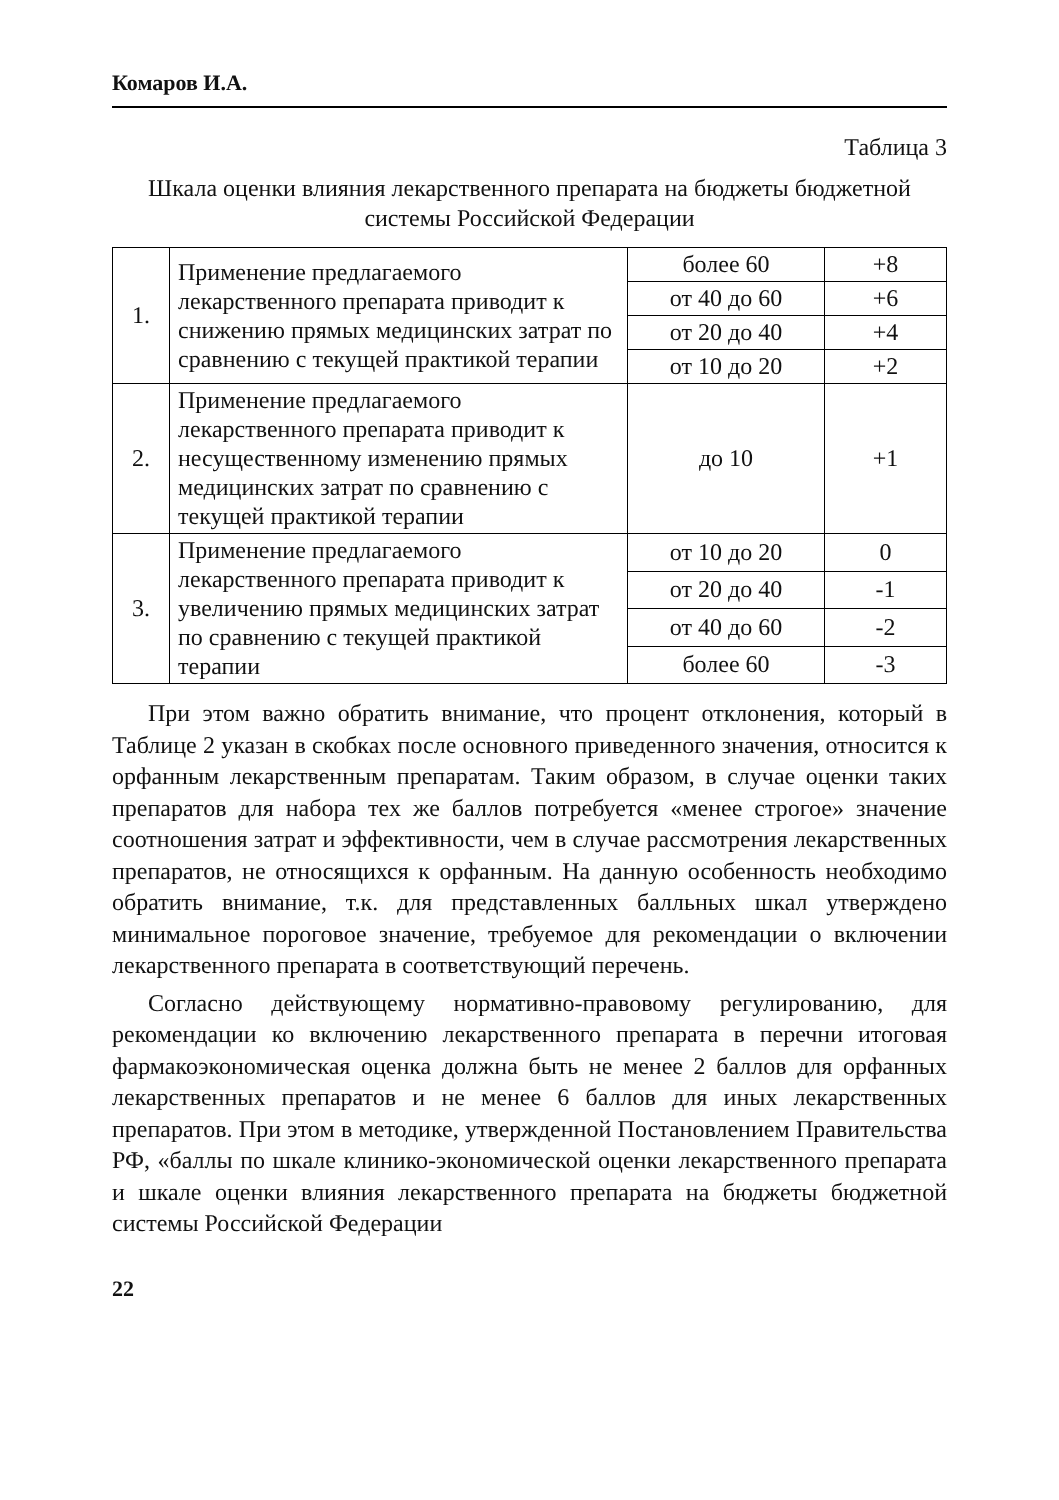Комаров И.А.
Таблица 3
Шкала оценки влияния лекарственного препарата на бюджеты бюджетной системы Российской Федерации
| 1. | Применение предлагаемого лекарственного препарата приводит к снижению прямых медицинских затрат по сравнению с текущей практикой терапии | более 60 | +8 |
| | | от 40 до 60 | +6 |
| | | от 20 до 40 | +4 |
| | | от 10 до 20 | +2 |
| 2. | Применение предлагаемого лекарственного препарата приводит к несущественному изменению прямых медицинских затрат по сравнению с текущей практикой терапии | до 10 | +1 |
| 3. | Применение предлагаемого лекарственного препарата приводит к увеличению прямых медицинских затрат по сравнению с текущей практикой терапии | от 10 до 20 | 0 |
| | | от 20 до 40 | -1 |
| | | от 40 до 60 | -2 |
| | | более 60 | -3 |
При этом важно обратить внимание, что процент отклонения, который в Таблице 2 указан в скобках после основного приведенного значения, относится к орфанным лекарственным препаратам. Таким образом, в случае оценки таких препаратов для набора тех же баллов потребуется «менее строгое» значение соотношения затрат и эффективности, чем в случае рассмотрения лекарственных препаратов, не относящихся к орфанным. На данную особенность необходимо обратить внимание, т.к. для представленных балльных шкал утверждено минимальное пороговое значение, требуемое для рекомендации о включении лекарственного препарата в соответствующий перечень.
Согласно действующему нормативно-правовому регулированию, для рекомендации ко включению лекарственного препарата в перечни итоговая фармакоэкономическая оценка должна быть не менее 2 баллов для орфанных лекарственных препаратов и не менее 6 баллов для иных лекарственных препаратов. При этом в методике, утвержденной Постановлением Правительства РФ, «баллы по шкале клинико-экономической оценки лекарственного препарата и шкале оценки влияния лекарственного препарата на бюджеты бюджетной системы Российской Федерации
22